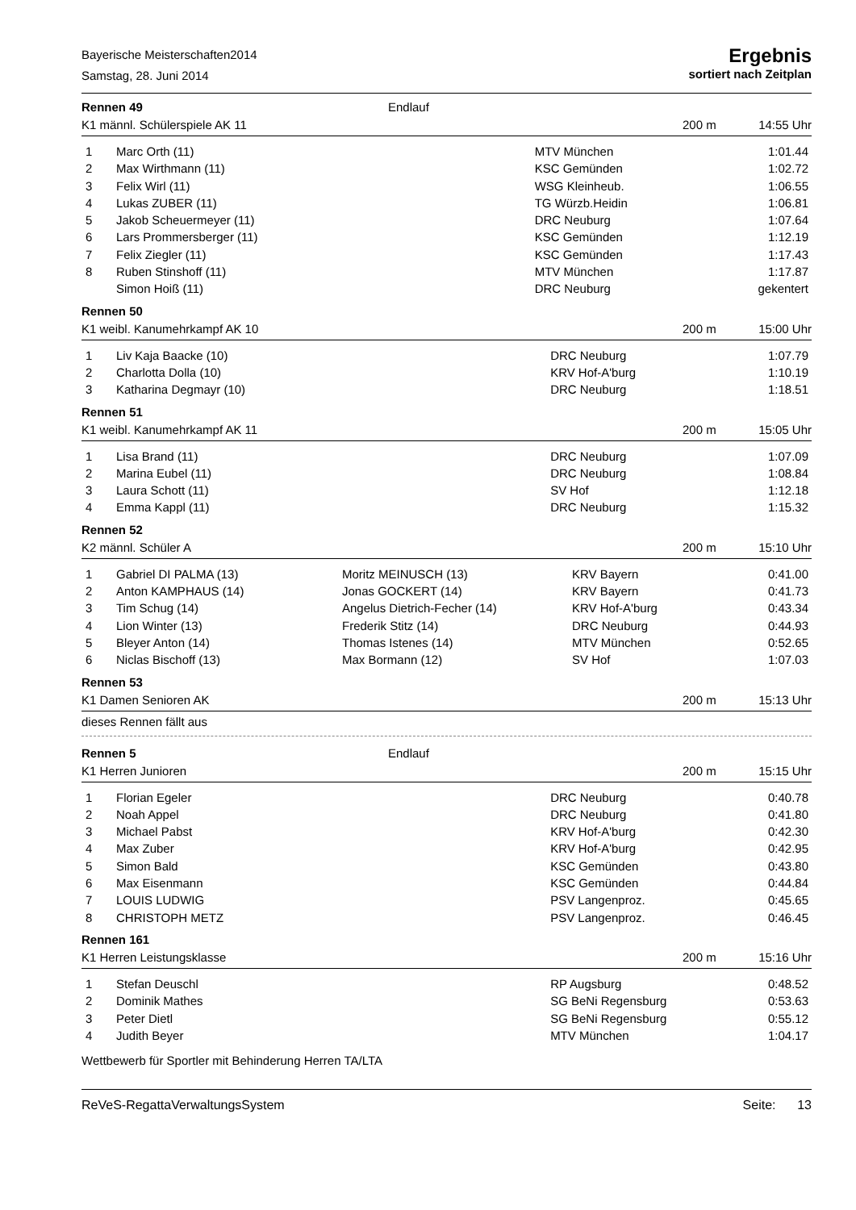Bayerische Meisterschaften2014
Samstag, 28. Juni 2014
Ergebnis
sortiert nach Zeitplan
Rennen 49 Endlauf
K1 männl. Schülerspiele AK 11 200 m 14:55 Uhr
| 1 | Marc Orth (11) | MTV München | 1:01.44 |
| 2 | Max Wirthmann (11) | KSC Gemünden | 1:02.72 |
| 3 | Felix Wirl (11) | WSG Kleinheub. | 1:06.55 |
| 4 | Lukas ZUBER (11) | TG Würzb.Heidin | 1:06.81 |
| 5 | Jakob Scheuermeyer (11) | DRC Neuburg | 1:07.64 |
| 6 | Lars Prommersberger (11) | KSC Gemünden | 1:12.19 |
| 7 | Felix Ziegler (11) | KSC Gemünden | 1:17.43 |
| 8 | Ruben Stinshoff (11) | MTV München | 1:17.87 |
| | Simon Hoiß (11) | DRC Neuburg | gekentert |
Rennen 50
K1 weibl. Kanumehrkampf AK 10 200 m 15:00 Uhr
| 1 | Liv Kaja Baacke (10) | DRC Neuburg | 1:07.79 |
| 2 | Charlotta Dolla (10) | KRV Hof-A'burg | 1:10.19 |
| 3 | Katharina Degmayr (10) | DRC Neuburg | 1:18.51 |
Rennen 51
K1 weibl. Kanumehrkampf AK 11 200 m 15:05 Uhr
| 1 | Lisa Brand (11) | DRC Neuburg | 1:07.09 |
| 2 | Marina Eubel (11) | DRC Neuburg | 1:08.84 |
| 3 | Laura Schott (11) | SV Hof | 1:12.18 |
| 4 | Emma Kappl (11) | DRC Neuburg | 1:15.32 |
Rennen 52
K2 männl. Schüler A 200 m 15:10 Uhr
| 1 | Gabriel DI PALMA (13) | Moritz MEINUSCH (13) | KRV Bayern | 0:41.00 |
| 2 | Anton KAMPHAUS (14) | Jonas GOCKERT (14) | KRV Bayern | 0:41.73 |
| 3 | Tim Schug (14) | Angelus Dietrich-Fecher (14) | KRV Hof-A'burg | 0:43.34 |
| 4 | Lion Winter (13) | Frederik Stitz (14) | DRC Neuburg | 0:44.93 |
| 5 | Bleyer Anton (14) | Thomas Istenes (14) | MTV München | 0:52.65 |
| 6 | Niclas Bischoff (13) | Max Bormann (12) | SV Hof | 1:07.03 |
Rennen 53
K1 Damen Senioren AK 200 m 15:13 Uhr
dieses Rennen fällt aus
Rennen 5 Endlauf
K1 Herren Junioren 200 m 15:15 Uhr
| 1 | Florian Egeler | DRC Neuburg | 0:40.78 |
| 2 | Noah Appel | DRC Neuburg | 0:41.80 |
| 3 | Michael Pabst | KRV Hof-A'burg | 0:42.30 |
| 4 | Max Zuber | KRV Hof-A'burg | 0:42.95 |
| 5 | Simon Bald | KSC Gemünden | 0:43.80 |
| 6 | Max Eisenmann | KSC Gemünden | 0:44.84 |
| 7 | LOUIS LUDWIG | PSV Langenproz. | 0:45.65 |
| 8 | CHRISTOPH METZ | PSV Langenproz. | 0:46.45 |
Rennen 161
K1 Herren Leistungsklasse 200 m 15:16 Uhr
| 1 | Stefan Deuschl | RP Augsburg | 0:48.52 |
| 2 | Dominik Mathes | SG BeNi Regensburg | 0:53.63 |
| 3 | Peter Dietl | SG BeNi Regensburg | 0:55.12 |
| 4 | Judith Beyer | MTV München | 1:04.17 |
Wettbewerb für Sportler mit Behinderung Herren TA/LTA
ReVeS-RegattaVerwaltungsSystem Seite: 13